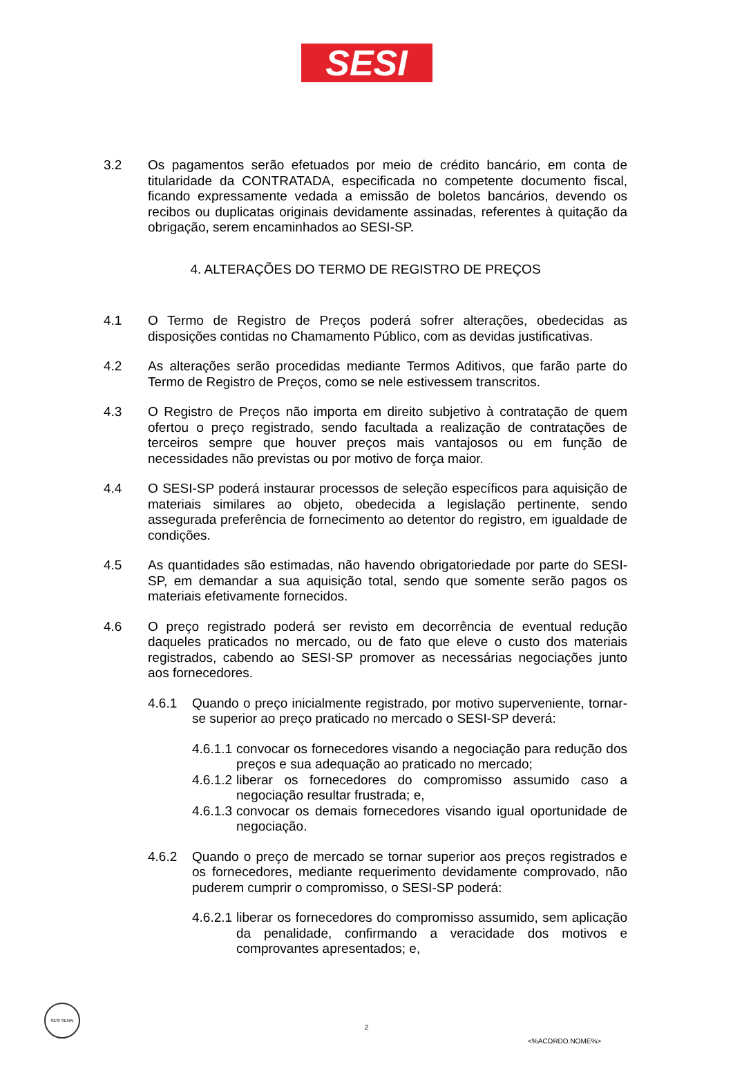SESI
3.2 Os pagamentos serão efetuados por meio de crédito bancário, em conta de titularidade da CONTRATADA, especificada no competente documento fiscal, ficando expressamente vedada a emissão de boletos bancários, devendo os recibos ou duplicatas originais devidamente assinadas, referentes à quitação da obrigação, serem encaminhados ao SESI-SP.
4. ALTERAÇÕES DO TERMO DE REGISTRO DE PREÇOS
4.1 O Termo de Registro de Preços poderá sofrer alterações, obedecidas as disposições contidas no Chamamento Público, com as devidas justificativas.
4.2 As alterações serão procedidas mediante Termos Aditivos, que farão parte do Termo de Registro de Preços, como se nele estivessem transcritos.
4.3 O Registro de Preços não importa em direito subjetivo à contratação de quem ofertou o preço registrado, sendo facultada a realização de contratações de terceiros sempre que houver preços mais vantajosos ou em função de necessidades não previstas ou por motivo de força maior.
4.4 O SESI-SP poderá instaurar processos de seleção específicos para aquisição de materiais similares ao objeto, obedecida a legislação pertinente, sendo assegurada preferência de fornecimento ao detentor do registro, em igualdade de condições.
4.5 As quantidades são estimadas, não havendo obrigatoriedade por parte do SESI-SP, em demandar a sua aquisição total, sendo que somente serão pagos os materiais efetivamente fornecidos.
4.6 O preço registrado poderá ser revisto em decorrência de eventual redução daqueles praticados no mercado, ou de fato que eleve o custo dos materiais registrados, cabendo ao SESI-SP promover as necessárias negociações junto aos fornecedores.
4.6.1 Quando o preço inicialmente registrado, por motivo superveniente, tornar-se superior ao preço praticado no mercado o SESI-SP deverá:
4.6.1.1
convocar os fornecedores visando a negociação para redução dos preços e sua adequação ao praticado no mercado;
4.6.1.2
liberar os fornecedores do compromisso assumido caso a negociação resultar frustrada; e,
4.6.1.3
convocar os demais fornecedores visando igual oportunidade de negociação.
4.6.2 Quando o preço de mercado se tornar superior aos preços registrados e os fornecedores, mediante requerimento devidamente comprovado, não puderem cumprir o compromisso, o SESI-SP poderá:
4.6.2.1
liberar os fornecedores do compromisso assumido, sem aplicação da penalidade, confirmando a veracidade dos motivos e comprovantes apresentados; e,
SESI SENAI
2
<%ACORDO.NOME%>